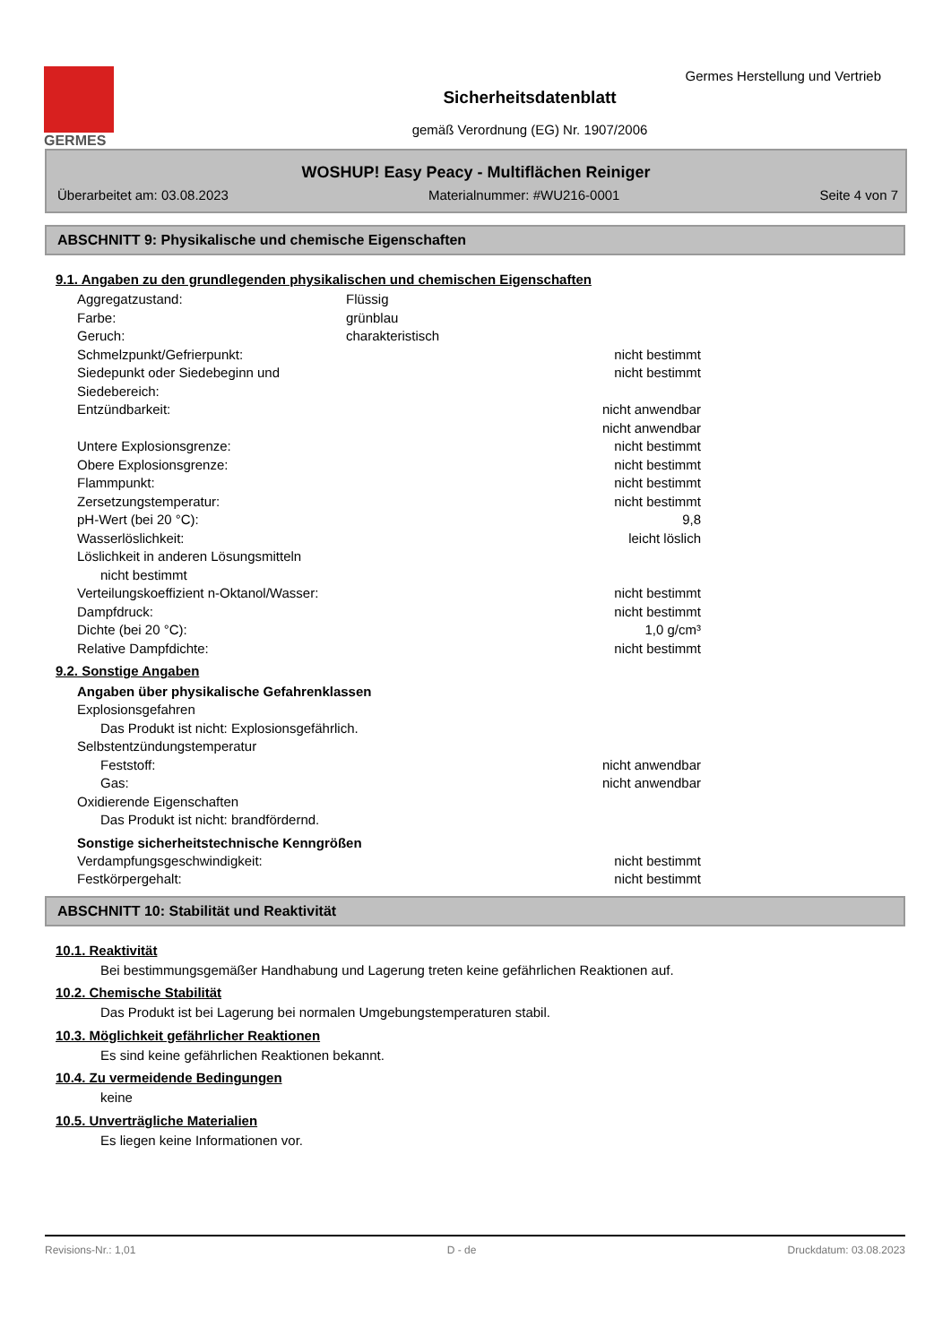GERMES
Germes Herstellung und Vertrieb
Sicherheitsdatenblatt
gemäß Verordnung (EG) Nr. 1907/2006
WOSHUP! Easy Peacy - Multiflächen Reiniger
Überarbeitet am: 03.08.2023 Materialnummer: #WU216-0001 Seite 4 von 7
ABSCHNITT 9: Physikalische und chemische Eigenschaften
9.1. Angaben zu den grundlegenden physikalischen und chemischen Eigenschaften
Aggregatzustand: Flüssig
Farbe: grünblau
Geruch: charakteristisch
Schmelzpunkt/Gefrierpunkt: nicht bestimmt
Siedepunkt oder Siedebeginn und Siedebereich: nicht bestimmt
Entzündbarkeit: nicht anwendbar
nicht anwendbar
Untere Explosionsgrenze: nicht bestimmt
Obere Explosionsgrenze: nicht bestimmt
Flammpunkt: nicht bestimmt
Zersetzungstemperatur: nicht bestimmt
pH-Wert (bei 20 °C): 9,8
Wasserlöslichkeit: leicht löslich
Löslichkeit in anderen Lösungsmitteln
nicht bestimmt
Verteilungskoeffizient n-Oktanol/Wasser: nicht bestimmt
Dampfdruck: nicht bestimmt
Dichte (bei 20 °C): 1,0 g/cm³
Relative Dampfdichte: nicht bestimmt
9.2. Sonstige Angaben
Angaben über physikalische Gefahrenklassen
Explosionsgefahren
Das Produkt ist nicht: Explosionsgefährlich.
Selbstentzündungstemperatur
Feststoff: nicht anwendbar
Gas: nicht anwendbar
Oxidierende Eigenschaften
Das Produkt ist nicht: brandfördernd.
Sonstige sicherheitstechnische Kenngrößen
Verdampfungsgeschwindigkeit: nicht bestimmt
Festkörpergehalt: nicht bestimmt
ABSCHNITT 10: Stabilität und Reaktivität
10.1. Reaktivität
Bei bestimmungsgemäßer Handhabung und Lagerung treten keine gefährlichen Reaktionen auf.
10.2. Chemische Stabilität
Das Produkt ist bei Lagerung bei normalen Umgebungstemperaturen stabil.
10.3. Möglichkeit gefährlicher Reaktionen
Es sind keine gefährlichen Reaktionen bekannt.
10.4. Zu vermeidende Bedingungen
keine
10.5. Unverträgliche Materialien
Es liegen keine Informationen vor.
Revisions-Nr.: 1,01 D - de Druckdatum: 03.08.2023